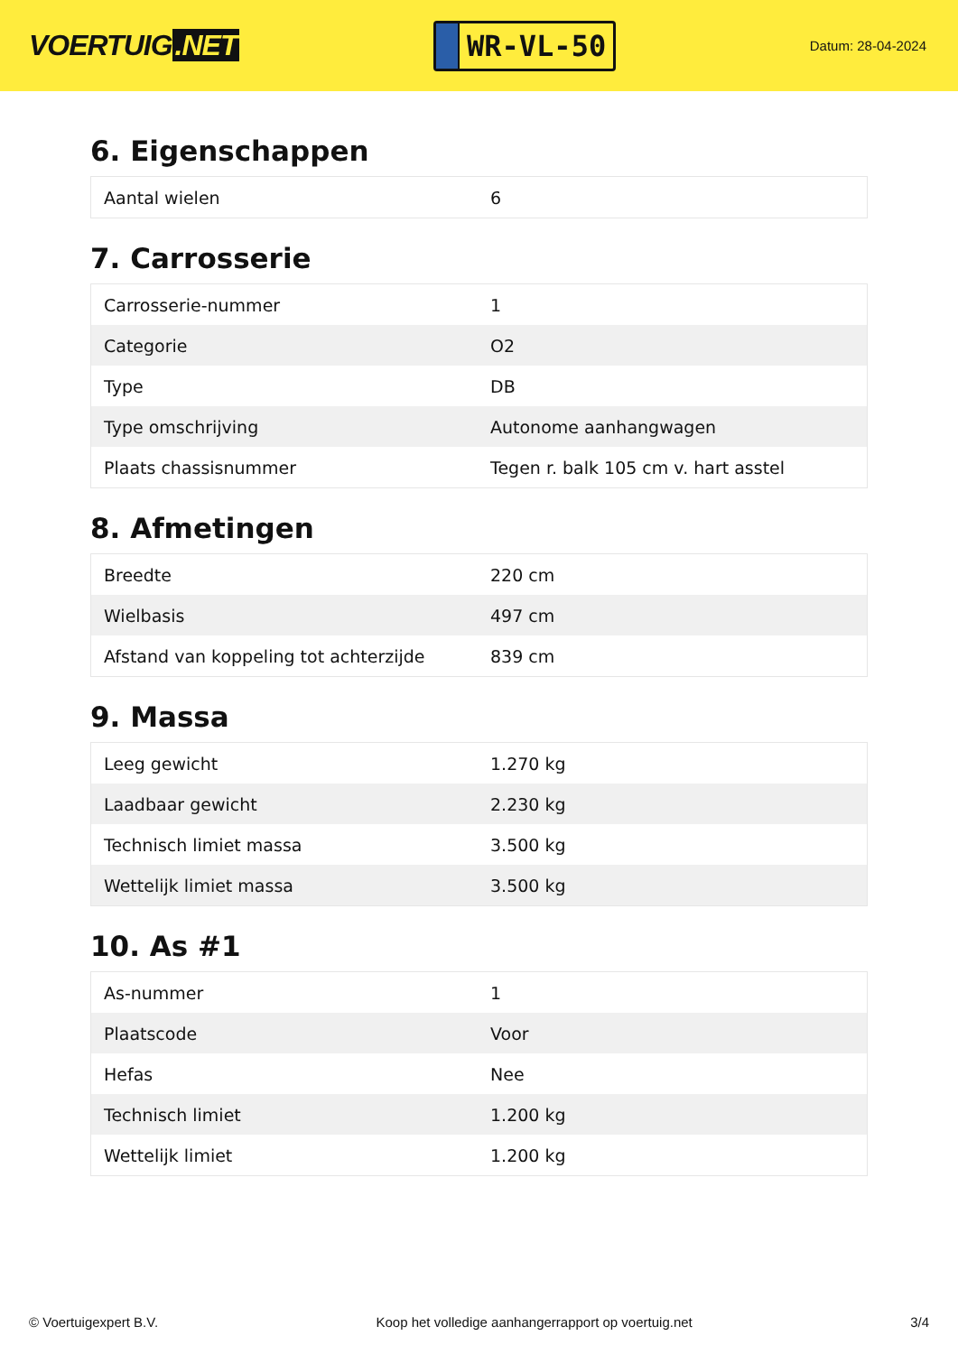VOERTUIG.NET
WR-VL-50
Datum: 28-04-2024
6. Eigenschappen
| Aantal wielen | 6 |
7. Carrosserie
| Carrosserie-nummer | 1 |
| Categorie | O2 |
| Type | DB |
| Type omschrijving | Autonome aanhangwagen |
| Plaats chassisnummer | Tegen r. balk 105 cm v. hart asstel |
8. Afmetingen
| Breedte | 220 cm |
| Wielbasis | 497 cm |
| Afstand van koppeling tot achterzijde | 839 cm |
9. Massa
| Leeg gewicht | 1.270 kg |
| Laadbaar gewicht | 2.230 kg |
| Technisch limiet massa | 3.500 kg |
| Wettelijk limiet massa | 3.500 kg |
10. As #1
| As-nummer | 1 |
| Plaatscode | Voor |
| Hefas | Nee |
| Technisch limiet | 1.200 kg |
| Wettelijk limiet | 1.200 kg |
© Voertuigexpert B.V. Koop het volledige aanhangerrapport op voertuig.net 3/4